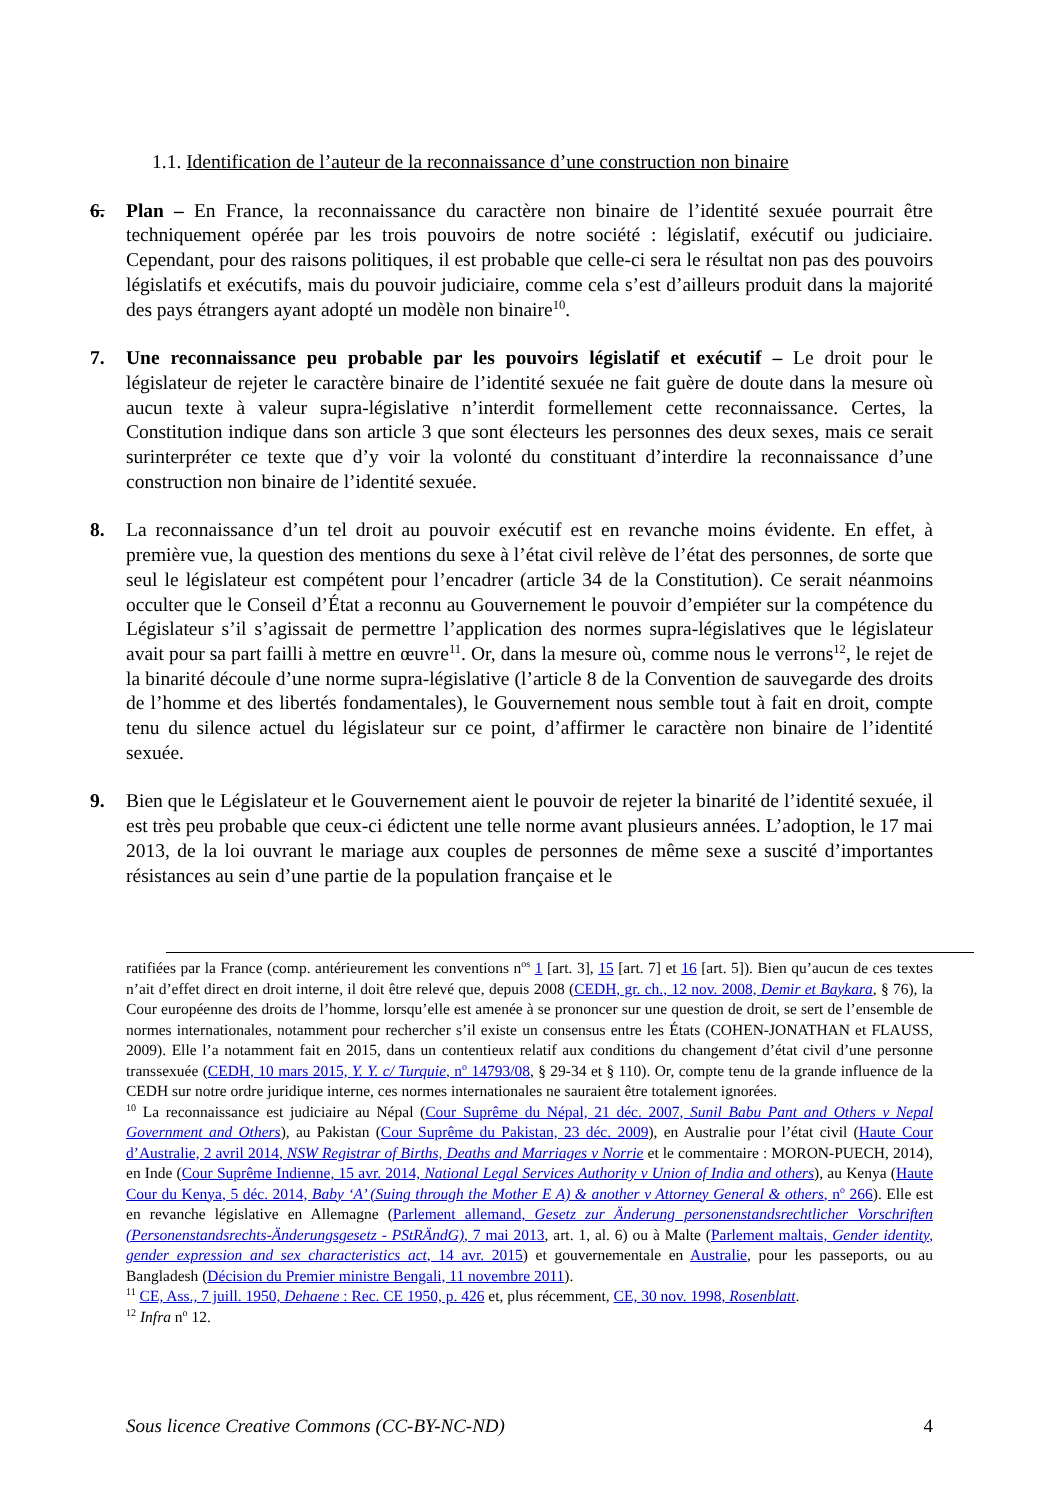1.1. Identification de l’auteur de la reconnaissance d’une construction non binaire
6. Plan – En France, la reconnaissance du caractère non binaire de l’identité sexuée pourrait être techniquement opérée par les trois pouvoirs de notre société : législatif, exécutif ou judiciaire. Cependant, pour des raisons politiques, il est probable que celle-ci sera le résultat non pas des pouvoirs législatifs et exécutifs, mais du pouvoir judiciaire, comme cela s’est d’ailleurs produit dans la majorité des pays étrangers ayant adopté un modèle non binaire<sup>10</sup>.
7. Une reconnaissance peu probable par les pouvoirs législatif et exécutif – Le droit pour le législateur de rejeter le caractère binaire de l’identité sexuée ne fait guère de doute dans la mesure où aucun texte à valeur supra-législative n’interdit formellement cette reconnaissance. Certes, la Constitution indique dans son article 3 que sont électeurs les personnes des deux sexes, mais ce serait surinterpréter ce texte que d’y voir la volonté du constituant d’interdire la reconnaissance d’une construction non binaire de l’identité sexuée.
8. La reconnaissance d’un tel droit au pouvoir exécutif est en revanche moins évidente. En effet, à première vue, la question des mentions du sexe à l’état civil relève de l’état des personnes, de sorte que seul le législateur est compétent pour l’encadrer (article 34 de la Constitution). Ce serait néanmoins occulter que le Conseil d’État a reconnu au Gouvernement le pouvoir d’empiéter sur la compétence du Législateur s’il s’agissait de permettre l’application des normes supra-législatives que le législateur avait pour sa part failli à mettre en œuvre<sup>11</sup>. Or, dans la mesure où, comme nous le verrons<sup>12</sup>, le rejet de la binarité découle d’une norme supra-législative (l’article 8 de la Convention de sauvegarde des droits de l’homme et des libertés fondamentales), le Gouvernement nous semble tout à fait en droit, compte tenu du silence actuel du législateur sur ce point, d’affirmer le caractère non binaire de l’identité sexuée.
9. Bien que le Législateur et le Gouvernement aient le pouvoir de rejeter la binarité de l’identité sexuée, il est très peu probable que ceux-ci édictent une telle norme avant plusieurs années. L’adoption, le 17 mai 2013, de la loi ouvrant le mariage aux couples de personnes de même sexe a suscité d’importantes résistances au sein d’une partie de la population française et le
ratifiées par la France (comp. antérieurement les conventions n<sup>os</sup> 1 [art. 3], 15 [art. 7] et 16 [art. 5]). Bien qu’aucun de ces textes n’ait d’effet direct en droit interne, il doit être relevé que, depuis 2008 (CEDH, gr. ch., 12 nov. 2008, Demir et Baykara, § 76), la Cour européenne des droits de l’homme, lorsqu’elle est amenée à se prononcer sur une question de droit, se sert de l’ensemble de normes internationales, notamment pour rechercher s’il existe un consensus entre les États (COHEN-JONATHAN et FLAUSS, 2009). Elle l’a notamment fait en 2015, dans un contentieux relatif aux conditions du changement d’état civil d’une personne transsexuée (CEDH, 10 mars 2015, Y. Y. c/ Turquie, n<sup>o</sup> 14793/08, § 29-34 et § 110). Or, compte tenu de la grande influence de la CEDH sur notre ordre juridique interne, ces normes internationales ne sauraient être totalement ignorées.
<sup>10</sup> La reconnaissance est judiciaire au Népal (Cour Suprême du Népal, 21 déc. 2007, Sunil Babu Pant and Others v Nepal Government and Others), au Pakistan (Cour Suprême du Pakistan, 23 déc. 2009), en Australie pour l’état civil (Haute Cour d’Australie, 2 avril 2014, NSW Registrar of Births, Deaths and Marriages v Norrie et le commentaire : MORON-PUECH, 2014), en Inde (Cour Suprême Indienne, 15 avr. 2014, National Legal Services Authority v Union of India and others), au Kenya (Haute Cour du Kenya, 5 déc. 2014, Baby ‘A’ (Suing through the Mother E A) & another v Attorney General & others, n<sup>o</sup> 266). Elle est en revanche législative en Allemagne (Parlement allemand, Gesetz zur Änderung personenstandsrechtlicher Vorschriften (Personenstandsrechts-Änderungsgesetz - PStRÄndG), 7 mai 2013, art. 1, al. 6) ou à Malte (Parlement maltais, Gender identity, gender expression and sex characteristics act, 14 avr. 2015) et gouvernementale en Australie, pour les passeports, ou au Bangladesh (Décision du Premier ministre Bengali, 11 novembre 2011).
<sup>11</sup> CE, Ass., 7 juill. 1950, Dehaene : Rec. CE 1950, p. 426 et, plus récemment, CE, 30 nov. 1998, Rosenblatt.
<sup>12</sup> Infra n<sup>o</sup> 12.
Sous licence Creative Commons (CC-BY-NC-ND) 4